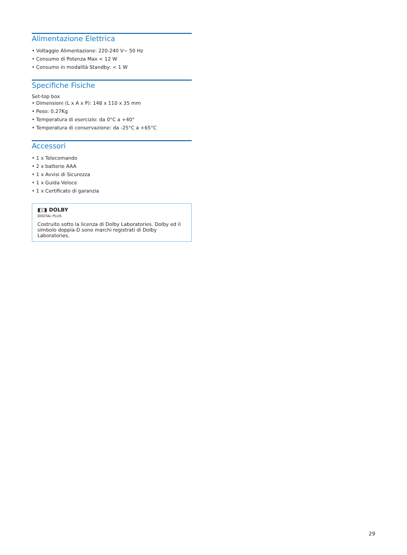Alimentazione Elettrica
• Voltaggio Alimentazione: 220-240 V~ 50 Hz
• Consumo di Potenza Max < 12 W
• Consumo in modalità Standby: < 1 W
Specifiche Fisiche
Set-top box
• Dimensioni (L x A x P): 148 x 110 x 35 mm
• Peso: 0.27Kg
• Temperatura di esercizio: da 0°C a +40°
• Temperatura di conservazione: da -25°C a +65°C
Accessori
• 1 x Telecomando
• 2 x batterie AAA
• 1 x Avvisi di Sicurezza
• 1 x Guida Veloce
• 1 x Certificato di garanzia
◧◨ DOLBY
DIGITAL PLUS
Costruito sotto la licenza di Dolby Laboratories. Dolby ed il simbolo doppia-D sono marchi registrati di Dolby Laboratories.
29